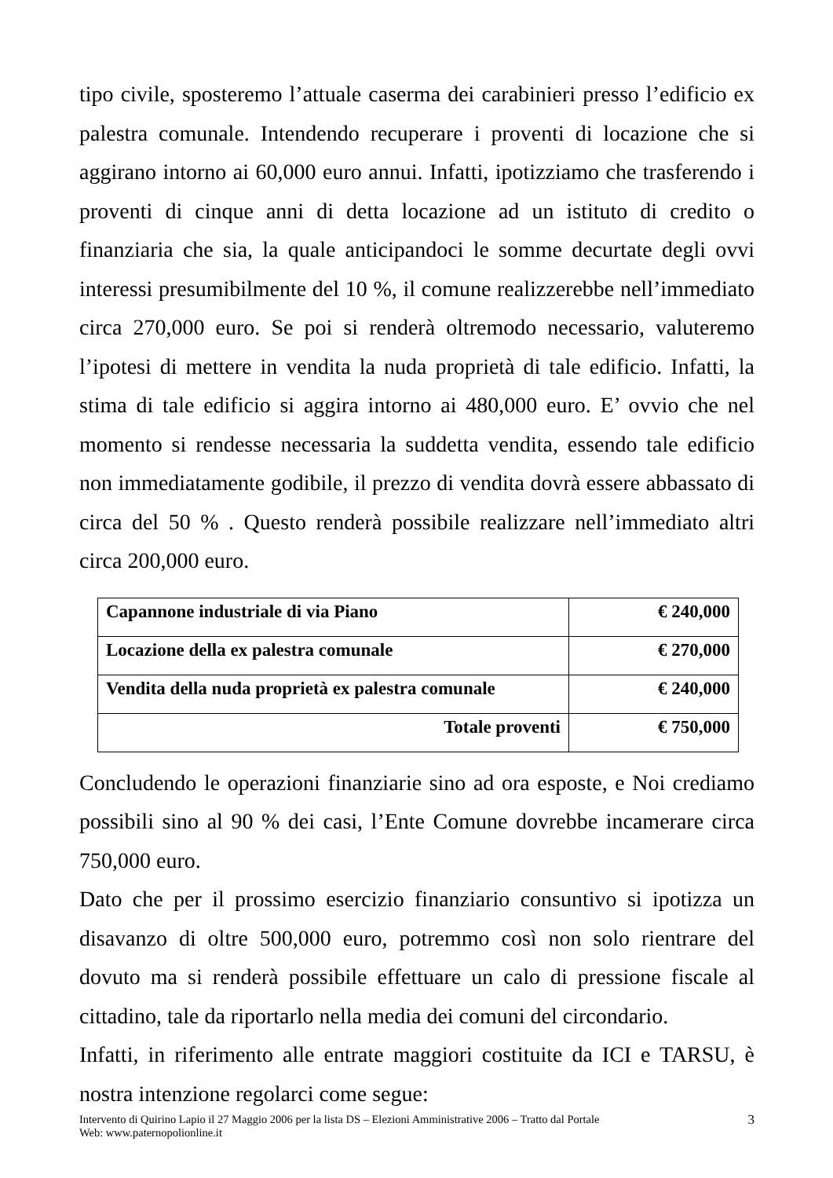tipo civile, sposteremo l’attuale caserma dei carabinieri presso l’edificio ex palestra comunale. Intendendo recuperare i proventi di locazione che si aggirano intorno ai 60,000 euro annui. Infatti, ipotizziamo che trasferendo i proventi di cinque anni di detta locazione ad un istituto di credito o finanziaria che sia, la quale anticipandoci le somme decurtate degli ovvi interessi presumibilmente del 10 %, il comune realizzerebbe nell’immediato circa 270,000 euro. Se poi si renderà oltremodo necessario, valuteremo l’ipotesi di mettere in vendita la nuda proprietà di tale edificio. Infatti, la stima di tale edificio si aggira intorno ai 480,000 euro. E’ ovvio che nel momento si rendesse necessaria la suddetta vendita, essendo tale edificio non immediatamente godibile, il prezzo di vendita dovrà essere abbassato di circa del 50 % . Questo renderà possibile realizzare nell’immediato altri circa 200,000 euro.
| Capannone industriale di via Piano | € 240,000 |
| Locazione della ex palestra comunale | € 270,000 |
| Vendita della nuda proprietà ex palestra comunale | € 240,000 |
| Totale proventi | € 750,000 |
Concludendo le operazioni finanziarie sino ad ora esposte, e Noi crediamo possibili sino al 90 % dei casi, l’Ente Comune dovrebbe incamerare circa 750,000 euro.
Dato che per il prossimo esercizio finanziario consuntivo si ipotizza un disavanzo di oltre 500,000 euro, potremmo così non solo rientrare del dovuto ma si renderà possibile effettuare un calo di pressione fiscale al cittadino, tale da riportarlo nella media dei comuni del circondario.
Infatti, in riferimento alle entrate maggiori costituite da ICI e TARSU, è nostra intenzione regolarci come segue:
Intervento di Quirino Lapio il 27 Maggio 2006 per la lista DS – Elezioni Amministrative 2006 – Tratto dal Portale
Web: www.paternopolionline.it 3